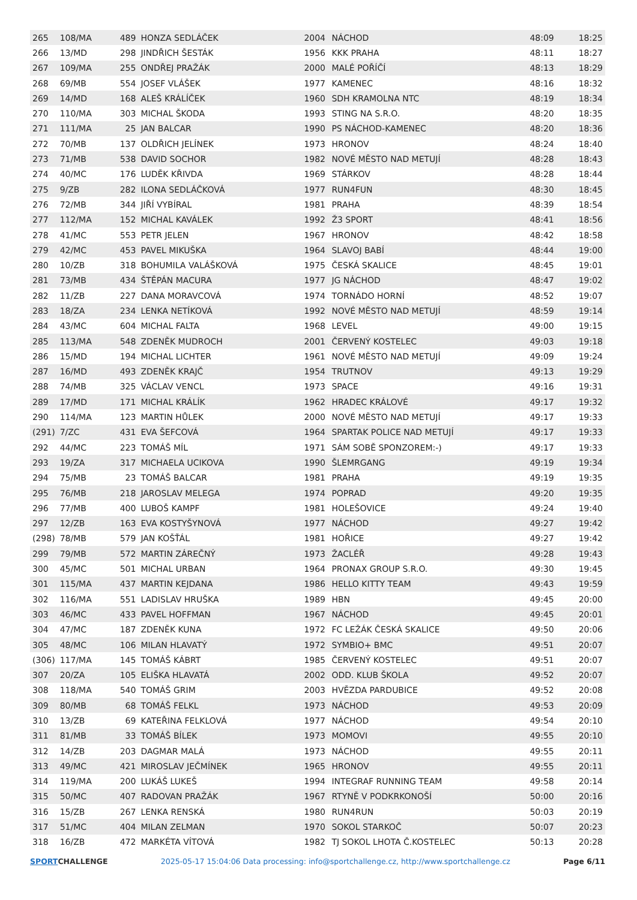| 265 | 108/MA | 489 | HONZA SEDLÁČEK | 2004 | NÁCHOD | 48:09 | 18:25 |
| 266 | 13/MD | 298 | JINDŘICH ŠESTÁK | 1956 | KKK PRAHA | 48:11 | 18:27 |
| 267 | 109/MA | 255 | ONDŘEJ PRAŽÁK | 2000 | MALÉ POŘÍČÍ | 48:13 | 18:29 |
| 268 | 69/MB | 554 | JOSEF VLÁŠEK | 1977 | KAMENEC | 48:16 | 18:32 |
| 269 | 14/MD | 168 | ALEŠ KRÁLÍČEK | 1960 | SDH KRAMOLNA NTC | 48:19 | 18:34 |
| 270 | 110/MA | 303 | MICHAL ŠKODA | 1993 | STING NA S.R.O. | 48:20 | 18:35 |
| 271 | 111/MA | 25 | JAN BALCAR | 1990 | PS NÁCHOD-KAMENEC | 48:20 | 18:36 |
| 272 | 70/MB | 137 | OLDŘICH JELÍNEK | 1973 | HRONOV | 48:24 | 18:40 |
| 273 | 71/MB | 538 | DAVID SOCHOR | 1982 | NOVÉ MĚSTO NAD METUJÍ | 48:28 | 18:43 |
| 274 | 40/MC | 176 | LUDĚK KŘIVDA | 1969 | STÁRKOV | 48:28 | 18:44 |
| 275 | 9/ZB | 282 | ILONA SEDLÁČKOVÁ | 1977 | RUN4FUN | 48:30 | 18:45 |
| 276 | 72/MB | 344 | JIŘÍ VYBÍRAL | 1981 | PRAHA | 48:39 | 18:54 |
| 277 | 112/MA | 152 | MICHAL KAVÁLEK | 1992 | Ž3 SPORT | 48:41 | 18:56 |
| 278 | 41/MC | 553 | PETR JELEN | 1967 | HRONOV | 48:42 | 18:58 |
| 279 | 42/MC | 453 | PAVEL MIKUŠKA | 1964 | SLAVOJ BABÍ | 48:44 | 19:00 |
| 280 | 10/ZB | 318 | BOHUMILA VALÁŠKOVÁ | 1975 | ČESKÁ SKALICE | 48:45 | 19:01 |
| 281 | 73/MB | 434 | ŠTĚPÁN MACURA | 1977 | JG NÁCHOD | 48:47 | 19:02 |
| 282 | 11/ZB | 227 | DANA MORAVCOVÁ | 1974 | TORNÁDO HORNÍ | 48:52 | 19:07 |
| 283 | 18/ZA | 234 | LENKA NETÍKOVÁ | 1992 | NOVÉ MĚSTO NAD METUJÍ | 48:59 | 19:14 |
| 284 | 43/MC | 604 | MICHAL FALTA | 1968 | LEVEL | 49:00 | 19:15 |
| 285 | 113/MA | 548 | ZDENĚK MUDROCH | 2001 | ČERVENÝ KOSTELEC | 49:03 | 19:18 |
| 286 | 15/MD | 194 | MICHAL LICHTER | 1961 | NOVÉ MĚSTO NAD METUJÍ | 49:09 | 19:24 |
| 287 | 16/MD | 493 | ZDENĚK KRAJČ | 1954 | TRUTNOV | 49:13 | 19:29 |
| 288 | 74/MB | 325 | VÁCLAV VENCL | 1973 | SPACE | 49:16 | 19:31 |
| 289 | 17/MD | 171 | MICHAL KRÁLÍK | 1962 | HRADEC KRÁLOVÉ | 49:17 | 19:32 |
| 290 | 114/MA | 123 | MARTIN HŮLEK | 2000 | NOVÉ MĚSTO NAD METUJÍ | 49:17 | 19:33 |
| (291) | 7/ZC | 431 | EVA ŠEFCOVÁ | 1964 | SPARTAK POLICE NAD METUJÍ | 49:17 | 19:33 |
| 292 | 44/MC | 223 | TOMÁŠ MÍL | 1971 | SÁM SOBĚ SPONZOREM:-) | 49:17 | 19:33 |
| 293 | 19/ZA | 317 | MICHAELA UCIKOVA | 1990 | ŠLEMRGANG | 49:19 | 19:34 |
| 294 | 75/MB | 23 | TOMÁŠ BALCAR | 1981 | PRAHA | 49:19 | 19:35 |
| 295 | 76/MB | 218 | JAROSLAV MELEGA | 1974 | POPRAD | 49:20 | 19:35 |
| 296 | 77/MB | 400 | LUBOŠ KAMPF | 1981 | HOLEŠOVICE | 49:24 | 19:40 |
| 297 | 12/ZB | 163 | EVA KOSTYŠYNOVÁ | 1977 | NÁCHOD | 49:27 | 19:42 |
| (298) | 78/MB | 579 | JAN KOŠŤÁL | 1981 | HOŘICE | 49:27 | 19:42 |
| 299 | 79/MB | 572 | MARTIN ZÁREČNÝ | 1973 | ŽACLÉŘ | 49:28 | 19:43 |
| 300 | 45/MC | 501 | MICHAL URBAN | 1964 | PRONAX GROUP S.R.O. | 49:30 | 19:45 |
| 301 | 115/MA | 437 | MARTIN KEJDANA | 1986 | HELLO KITTY TEAM | 49:43 | 19:59 |
| 302 | 116/MA | 551 | LADISLAV HRUŠKA | 1989 | HBN | 49:45 | 20:00 |
| 303 | 46/MC | 433 | PAVEL HOFFMAN | 1967 | NÁCHOD | 49:45 | 20:01 |
| 304 | 47/MC | 187 | ZDENĚK KUNA | 1972 | FC LEŽÁK ČESKÁ SKALICE | 49:50 | 20:06 |
| 305 | 48/MC | 106 | MILAN HLAVATÝ | 1972 | SYMBIO+ BMC | 49:51 | 20:07 |
| (306) | 117/MA | 145 | TOMÁŠ KÁBRT | 1985 | ČERVENÝ KOSTELEC | 49:51 | 20:07 |
| 307 | 20/ZA | 105 | ELIŠKA HLAVATÁ | 2002 | ODD. KLUB ŠKOLA | 49:52 | 20:07 |
| 308 | 118/MA | 540 | TOMÁŠ GRIM | 2003 | HVĚZDA PARDUBICE | 49:52 | 20:08 |
| 309 | 80/MB | 68 | TOMÁŠ FELKL | 1973 | NÁCHOD | 49:53 | 20:09 |
| 310 | 13/ZB | 69 | KATEŘINA FELKLOVÁ | 1977 | NÁCHOD | 49:54 | 20:10 |
| 311 | 81/MB | 33 | TOMÁŠ BÍLEK | 1973 | MOMOVI | 49:55 | 20:10 |
| 312 | 14/ZB | 203 | DAGMAR MALÁ | 1973 | NÁCHOD | 49:55 | 20:11 |
| 313 | 49/MC | 421 | MIROSLAV JEČMÍNEK | 1965 | HRONOV | 49:55 | 20:11 |
| 314 | 119/MA | 200 | LUKÁŠ LUKEŠ | 1994 | INTEGRAF RUNNING TEAM | 49:58 | 20:14 |
| 315 | 50/MC | 407 | RADOVAN PRAŽÁK | 1967 | RTYNĚ V PODKRKONOŠÍ | 50:00 | 20:16 |
| 316 | 15/ZB | 267 | LENKA RENSKÁ | 1980 | RUN4RUN | 50:03 | 20:19 |
| 317 | 51/MC | 404 | MILAN ZELMAN | 1970 | SOKOL STARKOČ | 50:07 | 20:23 |
| 318 | 16/ZB | 472 | MARKÉTA VÍTOVÁ | 1982 | TJ SOKOL LHOTA Č.KOSTELEC | 50:13 | 20:28 |
SPORTCHALLENGE 2025-05-17 15:04:06 Data processing: info@sportchallenge.cz, http://www.sportchallenge.cz
Page 6/11